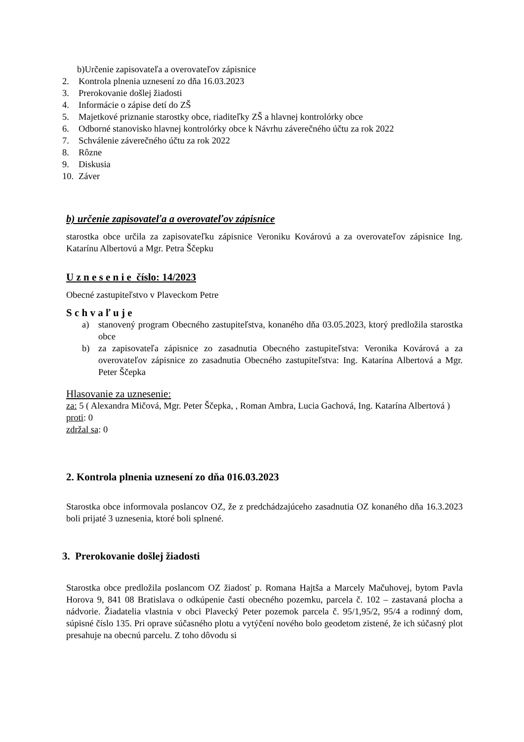b)Určenie zapisovateľa a overovateľov zápisnice
2. Kontrola plnenia uznesení zo dňa 16.03.2023
3. Prerokovanie došlej žiadosti
4. Informácie o zápise detí do ZŠ
5. Majetkové priznanie starostky obce, riaditeľky ZŠ a hlavnej kontrolórky obce
6. Odborné stanovisko hlavnej kontrolórky obce k Návrhu záverečného účtu za rok 2022
7. Schválenie záverečného účtu za rok 2022
8. Rôzne
9. Diskusia
10. Záver
b) určenie zapisovateľa a overovateľov zápisnice
starostka obce určila za zapisovateľku zápisnice Veroniku Kovárovú a za overovateľov zápisnice Ing. Katarínu Albertovú a Mgr. Petra Ščepku
U z n e s e n i e číslo: 14/2023
Obecné zastupiteľstvo v Plaveckom Petre
S c h v a ľ u j e
a) stanovený program Obecného zastupiteľstva, konaného dňa 03.05.2023, ktorý predložila starostka obce
b) za zapisovateľa zápisnice zo zasadnutia Obecného zastupiteľstva: Veronika Kovárová a za overovateľov zápisnice zo zasadnutia Obecného zastupiteľstva: Ing. Katarína Albertová a Mgr. Peter Ščepka
Hlasovanie za uznesenie:
za: 5 ( Alexandra Mičová, Mgr. Peter Ščepka, , Roman Ambra, Lucia Gachová, Ing. Katarína Albertová )
proti: 0
zdržal sa: 0
2. Kontrola plnenia uznesení zo dňa 016.03.2023
Starostka obce informovala poslancov OZ, že z predchádzajúceho zasadnutia OZ konaného dňa 16.3.2023 boli prijaté 3 uznesenia, ktoré boli splnené.
3. Prerokovanie došlej žiadosti
Starostka obce predložila poslancom OZ žiadosť p. Romana Hajtša a Marcely Mačuhovej, bytom Pavla Horova 9, 841 08 Bratislava o odkúpenie časti obecného pozemku, parcela č. 102 – zastavaná plocha a nádvorie. Žiadatelia vlastnia v obci Plavecký Peter pozemok parcela č. 95/1,95/2, 95/4 a rodinný dom, súpisné číslo 135. Pri oprave súčasného plotu a vytýčení nového bolo geodetom zistené, že ich súčasný plot presahuje na obecnú parcelu. Z toho dôvodu si